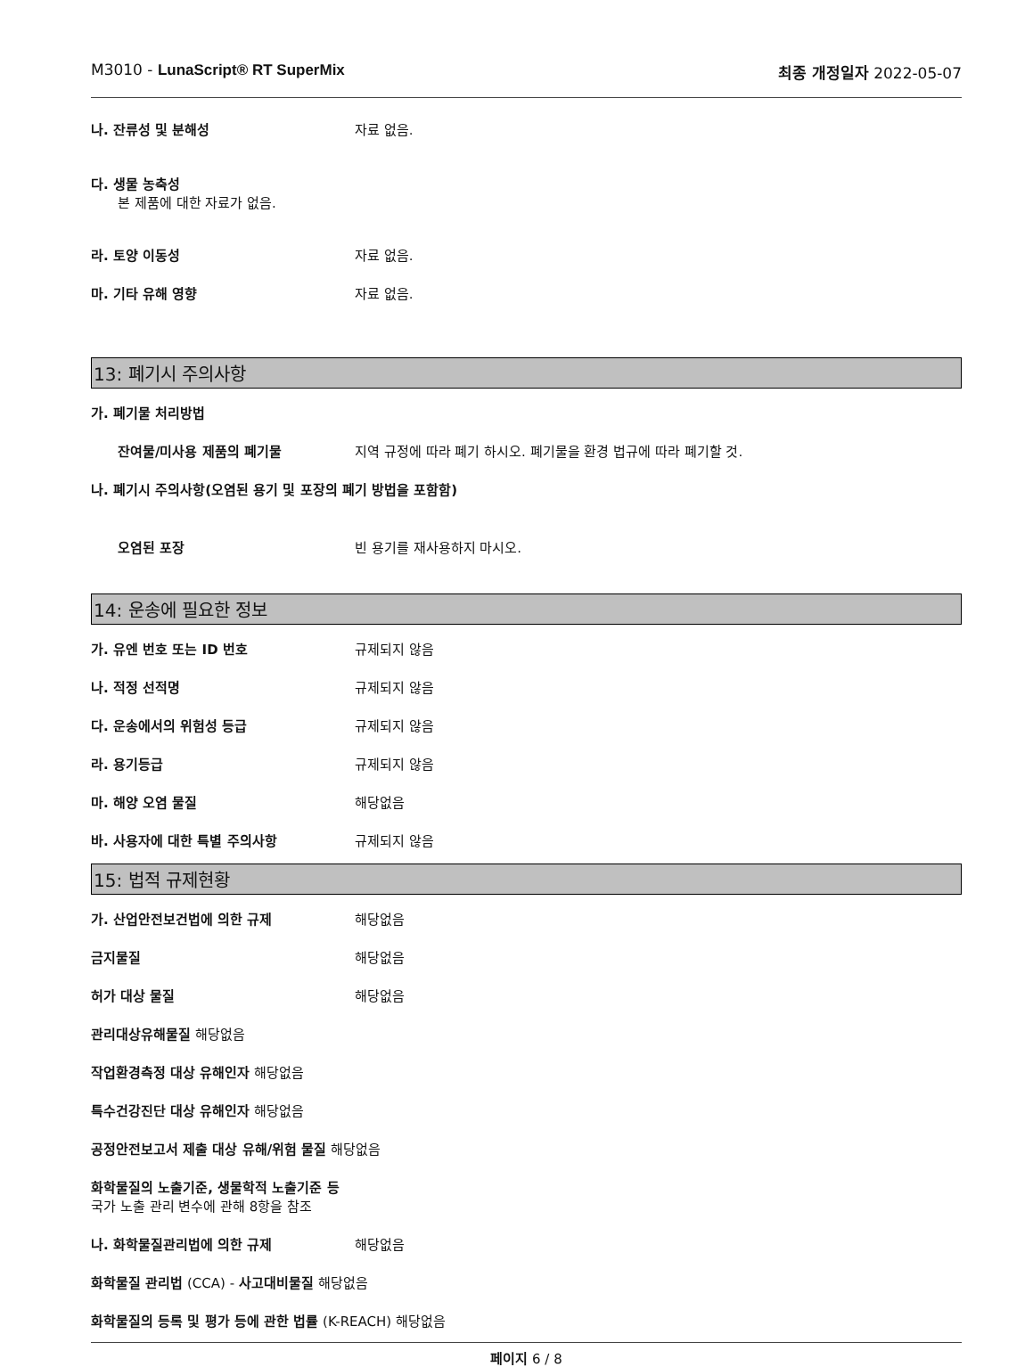M3010 - LunaScript® RT SuperMix 최종 개정일자 2022-05-07
나. 잔류성 및 분해성 자료 없음.
다. 생물 농축성
본 제품에 대한 자료가 없음.
라. 토양 이동성 자료 없음.
마. 기타 유해 영향 자료 없음.
13: 폐기시 주의사항
가. 폐기물 처리방법
잔여물/미사용 제품의 폐기물 지역 규정에 따라 폐기 하시오. 폐기물을 환경 법규에 따라 폐기할 것.
나. 폐기시 주의사항(오염된 용기 및 포장의 폐기 방법을 포함함)
오염된 포장 빈 용기를 재사용하지 마시오.
14: 운송에 필요한 정보
가. 유엔 번호 또는 ID 번호 규제되지 않음
나. 적정 선적명 규제되지 않음
다. 운송에서의 위험성 등급 규제되지 않음
라. 용기등급 규제되지 않음
마. 해양 오염 물질 해당없음
바. 사용자에 대한 특별 주의사항 규제되지 않음
15: 법적 규제현황
가. 산업안전보건법에 의한 규제 해당없음
금지물질 해당없음
허가 대상 물질 해당없음
관리대상유해물질 해당없음
작업환경측정 대상 유해인자 해당없음
특수건강진단 대상 유해인자 해당없음
공정안전보고서 제출 대상 유해/위험 물질 해당없음
화학물질의 노출기준, 생물학적 노출기준 등
국가 노출 관리 변수에 관해 8항을 참조
나. 화학물질관리법에 의한 규제 해당없음
화학물질 관리법 (CCA) - 사고대비물질 해당없음
화학물질의 등록 및 평가 등에 관한 법률 (K-REACH) 해당없음
페이지 6 / 8